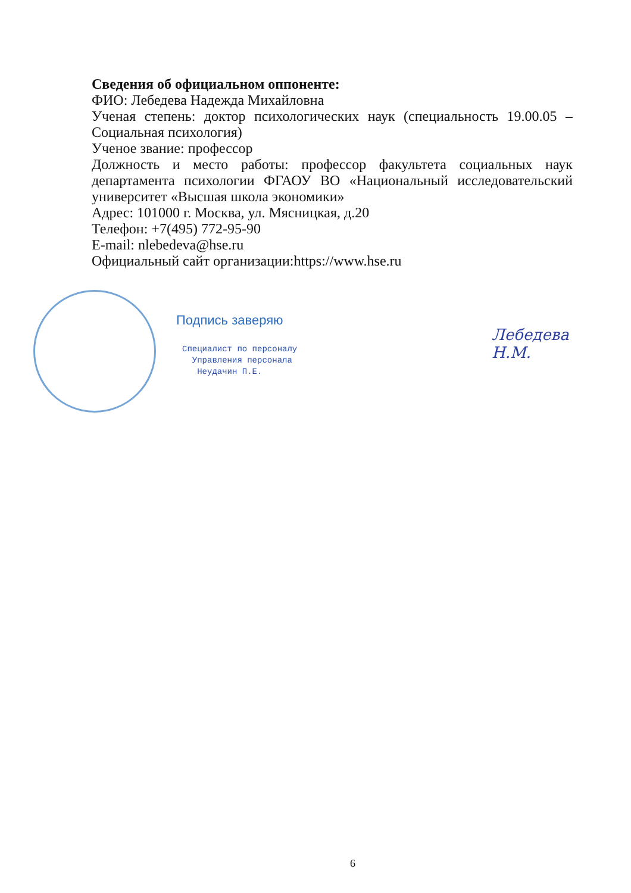Сведения об официальном оппоненте:
ФИО: Лебедева Надежда Михайловна
Ученая степень: доктор психологических наук (специальность 19.00.05 – Социальная психология)
Ученое звание: профессор
Должность и место работы: профессор факультета социальных наук департамента психологии ФГАОУ ВО «Национальный исследовательский университет «Высшая школа экономики»
Адрес: 101000 г. Москва, ул. Мясницкая, д.20
Телефон: +7(495) 772-95-90
E-mail: nlebedeva@hse.ru
Официальный сайт организации:https://www.hse.ru
Подпись заверяю
Специалист по персоналу
Управления персонала
Неудачин П.Е.
Лебедева Н.М.
6